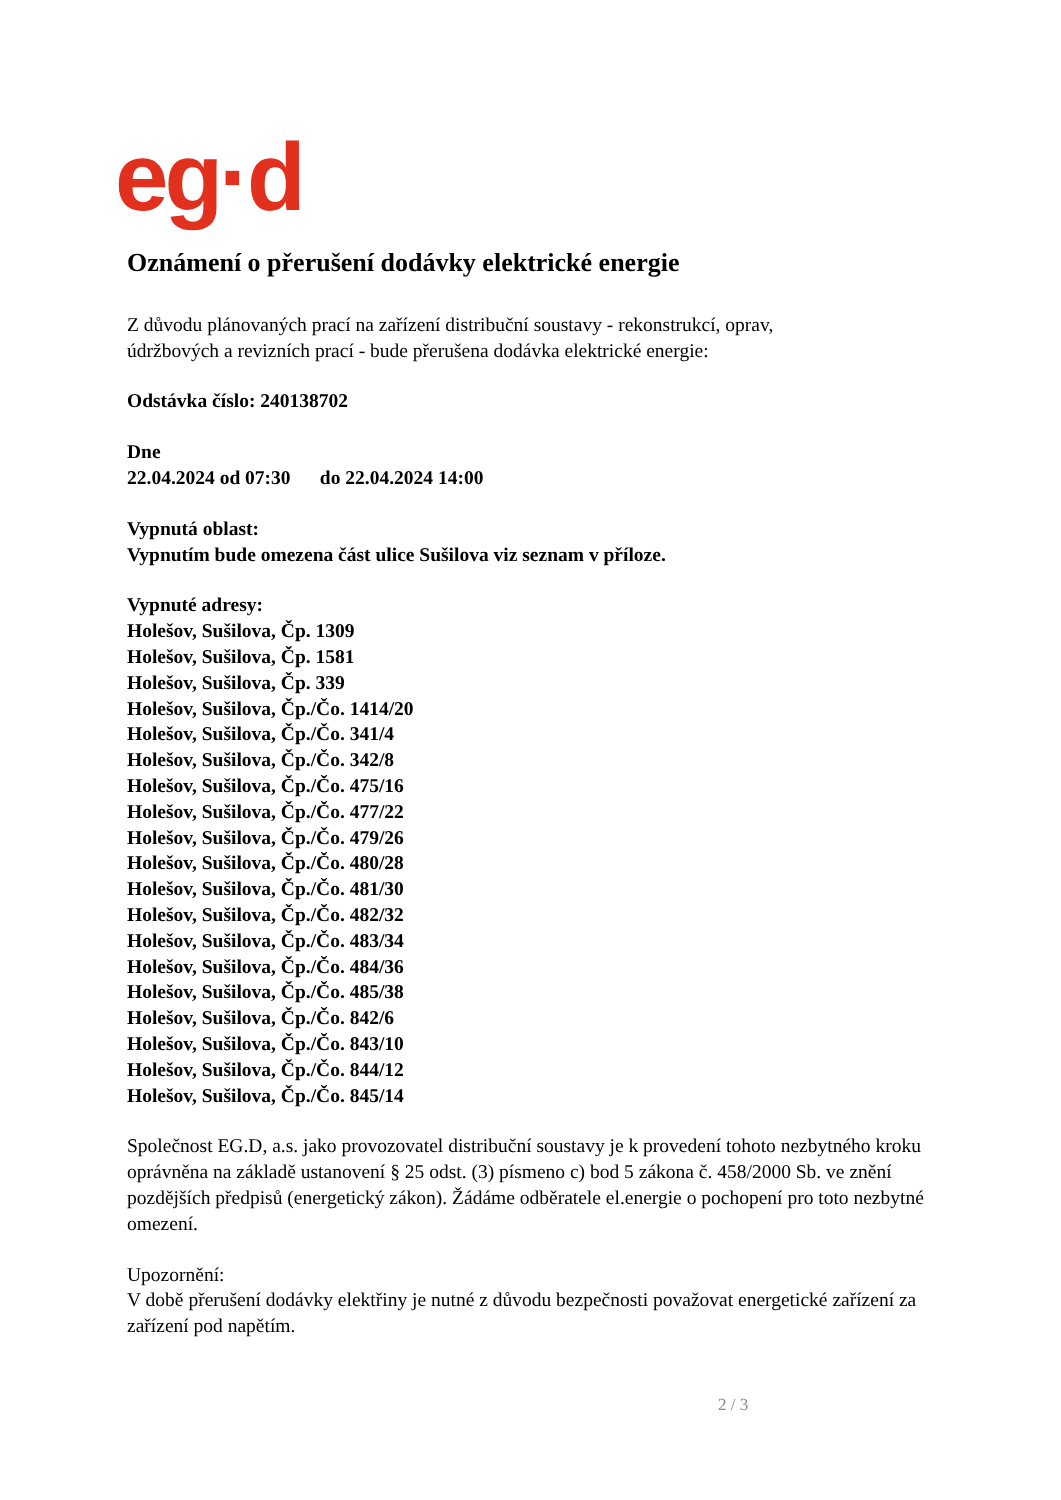eg·d
Oznámení o přerušení dodávky elektrické energie
Z důvodu plánovaných prací na zařízení distribuční soustavy - rekonstrukcí, oprav,
údržbových a revizních prací - bude přerušena dodávka elektrické energie:
Odstávka číslo: 240138702
Dne
22.04.2024 od 07:30 do 22.04.2024 14:00
Vypnutá oblast:
Vypnutím bude omezena část ulice Sušilova viz seznam v příloze.
Vypnuté adresy:
Holešov, Sušilova, Čp. 1309
Holešov, Sušilova, Čp. 1581
Holešov, Sušilova, Čp. 339
Holešov, Sušilova, Čp./Čo. 1414/20
Holešov, Sušilova, Čp./Čo. 341/4
Holešov, Sušilova, Čp./Čo. 342/8
Holešov, Sušilova, Čp./Čo. 475/16
Holešov, Sušilova, Čp./Čo. 477/22
Holešov, Sušilova, Čp./Čo. 479/26
Holešov, Sušilova, Čp./Čo. 480/28
Holešov, Sušilova, Čp./Čo. 481/30
Holešov, Sušilova, Čp./Čo. 482/32
Holešov, Sušilova, Čp./Čo. 483/34
Holešov, Sušilova, Čp./Čo. 484/36
Holešov, Sušilova, Čp./Čo. 485/38
Holešov, Sušilova, Čp./Čo. 842/6
Holešov, Sušilova, Čp./Čo. 843/10
Holešov, Sušilova, Čp./Čo. 844/12
Holešov, Sušilova, Čp./Čo. 845/14
Společnost EG.D, a.s. jako provozovatel distribuční soustavy je k provedení tohoto nezbytného kroku oprávněna na základě ustanovení § 25 odst. (3) písmeno c) bod 5 zákona č. 458/2000 Sb. ve znění pozdějších předpisů (energetický zákon). Žádáme odběratele el.energie o pochopení pro toto nezbytné omezení.
Upozornění:
V době přerušení dodávky elektřiny je nutné z důvodu bezpečnosti považovat energetické zařízení za zařízení pod napětím.
2 / 3